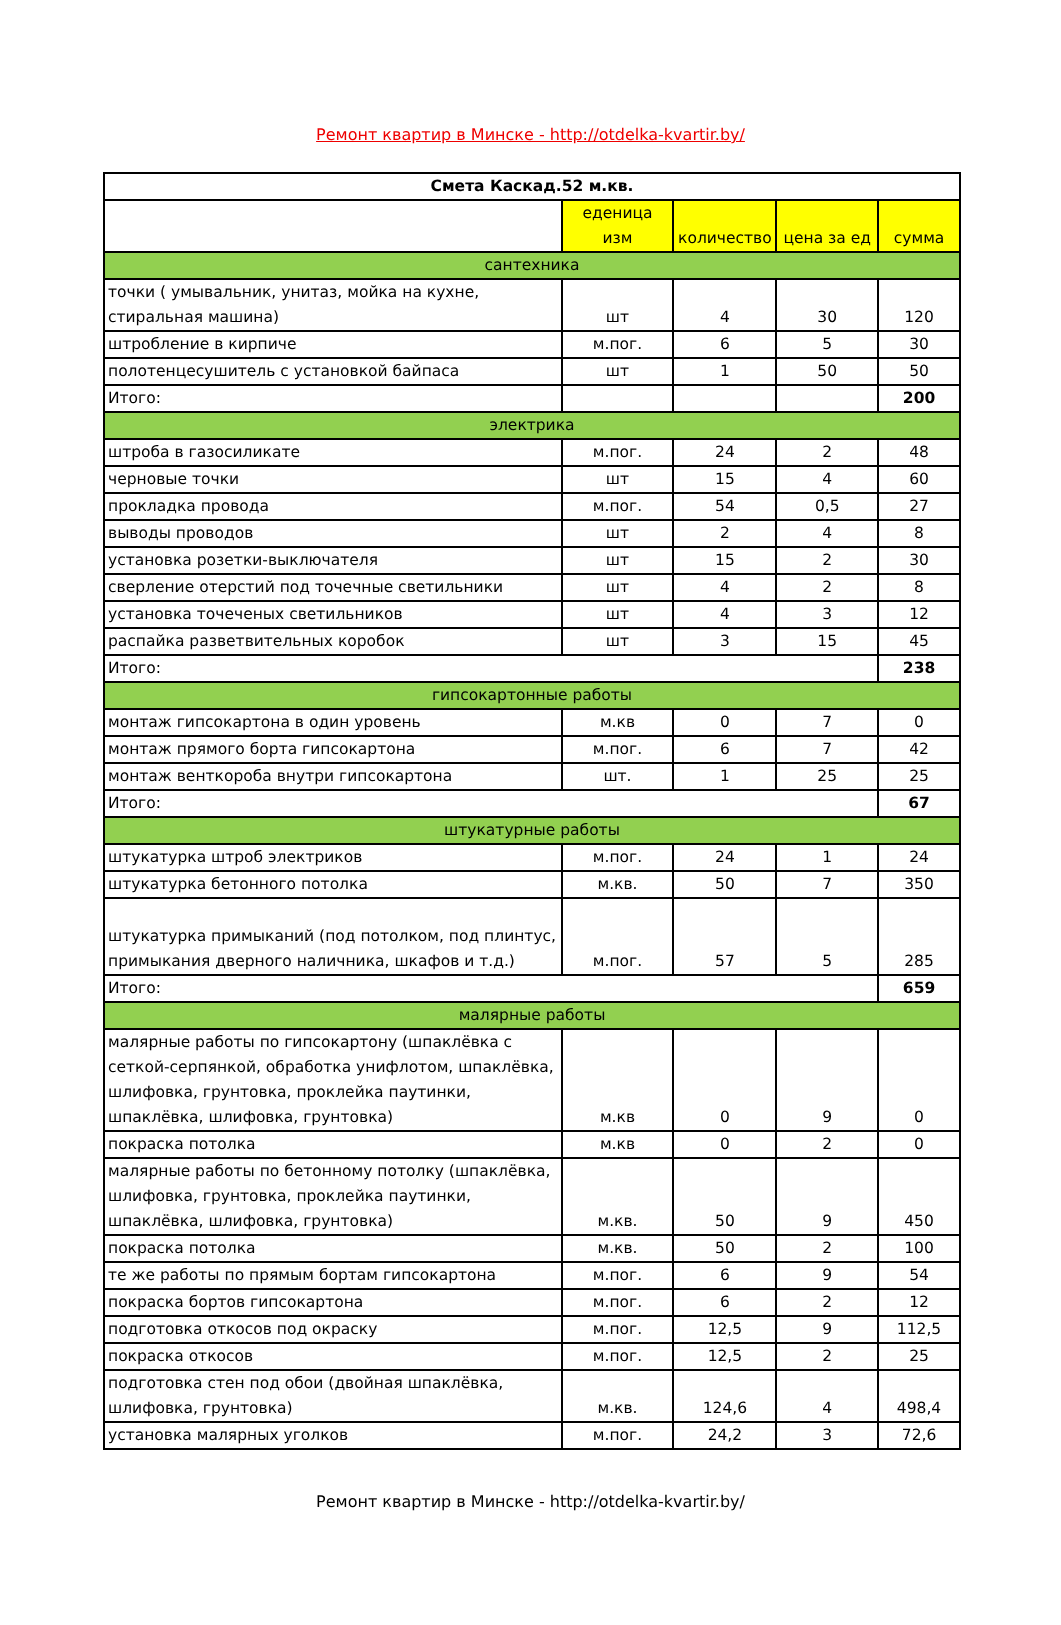Ремонт квартир в Минске - http://otdelka-kvartir.by/
| Смета Каскад.52 м.кв. | | | | |
| --- | --- | --- | --- | --- |
| | еденица изм | количество | цена за ед | сумма |
| сантехника | | | | |
| точки ( умывальник, унитаз, мойка на кухне, стиральная машина) | шт | 4 | 30 | 120 |
| штробление в кирпиче | м.пог. | 6 | 5 | 30 |
| полотенцесушитель с установкой байпаса | шт | 1 | 50 | 50 |
| Итого: | | | | 200 |
| электрика | | | | |
| штроба в газосиликате | м.пог. | 24 | 2 | 48 |
| черновые точки | шт | 15 | 4 | 60 |
| прокладка провода | м.пог. | 54 | 0,5 | 27 |
| выводы проводов | шт | 2 | 4 | 8 |
| установка розетки-выключателя | шт | 15 | 2 | 30 |
| сверление отерстий под точечные светильники | шт | 4 | 2 | 8 |
| установка точеченых светильников | шт | 4 | 3 | 12 |
| распайка разветвительных коробок | шт | 3 | 15 | 45 |
| Итого: | | | | 238 |
| гипсокартонные работы | | | | |
| монтаж гипсокартона в один уровень | м.кв | 0 | 7 | 0 |
| монтаж прямого борта гипсокартона | м.пог. | 6 | 7 | 42 |
| монтаж венткороба внутри гипсокартона | шт. | 1 | 25 | 25 |
| Итого: | | | | 67 |
| штукатурные работы | | | | |
| штукатурка штроб электриков | м.пог. | 24 | 1 | 24 |
| штукатурка бетонного потолка | м.кв. | 50 | 7 | 350 |
| штукатурка примыканий (под потолком, под плинтус, примыкания дверного наличника, шкафов и т.д.) | м.пог. | 57 | 5 | 285 |
| Итого: | | | | 659 |
| малярные работы | | | | |
| малярные работы по гипсокартону (шпаклёвка с сеткой-серпянкой, обработка унифлотом, шпаклёвка, шлифовка, грунтовка, проклейка паутинки, шпаклёвка, шлифовка, грунтовка) | м.кв | 0 | 9 | 0 |
| покраска потолка | м.кв | 0 | 2 | 0 |
| малярные работы по бетонному потолку (шпаклёвка, шлифовка, грунтовка, проклейка паутинки, шпаклёвка, шлифовка, грунтовка) | м.кв. | 50 | 9 | 450 |
| покраска потолка | м.кв. | 50 | 2 | 100 |
| те же работы по прямым бортам гипсокартона | м.пог. | 6 | 9 | 54 |
| покраска бортов гипсокартона | м.пог. | 6 | 2 | 12 |
| подготовка откосов под окраску | м.пог. | 12,5 | 9 | 112,5 |
| покраска откосов | м.пог. | 12,5 | 2 | 25 |
| подготовка стен под обои (двойная шпаклёвка, шлифовка, грунтовка) | м.кв. | 124,6 | 4 | 498,4 |
| установка малярных уголков | м.пог. | 24,2 | 3 | 72,6 |
Ремонт квартир в Минске - http://otdelka-kvartir.by/